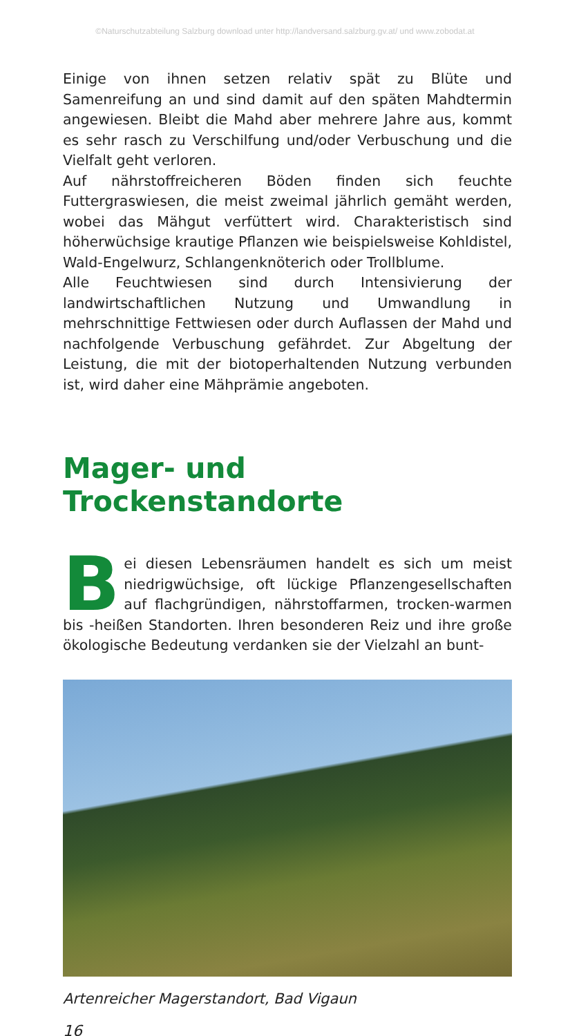©Naturschutzabteilung Salzburg download unter http://landversand.salzburg.gv.at/ und www.zobodat.at
Einige von ihnen setzen relativ spät zu Blüte und Samenreifung an und sind damit auf den späten Mahdtermin angewiesen. Bleibt die Mahd aber mehrere Jahre aus, kommt es sehr rasch zu Verschilfung und/oder Verbuschung und die Vielfalt geht verloren.
Auf nährstoffreicheren Böden finden sich feuchte Futtergraswiesen, die meist zweimal jährlich gemäht werden, wobei das Mähgut verfüttert wird. Charakteristisch sind höherwüchsige krautige Pflanzen wie beispielsweise Kohldistel, Wald-Engelwurz, Schlangenknöterich oder Trollblume.
Alle Feuchtwiesen sind durch Intensivierung der landwirtschaftlichen Nutzung und Umwandlung in mehrschnittige Fettwiesen oder durch Auflassen der Mahd und nachfolgende Verbuschung gefährdet. Zur Abgeltung der Leistung, die mit der biotoperhaltenden Nutzung verbunden ist, wird daher eine Mähprämie angeboten.
Mager- und Trockenstandorte
Bei diesen Lebensräumen handelt es sich um meist niedrigwüchsige, oft lückige Pflanzengesellschaften auf flachgründigen, nährstoffarmen, trocken-warmen bis -heißen Standorten. Ihren besonderen Reiz und ihre große ökologische Bedeutung verdanken sie der Vielzahl an bunt-
Artenreicher Magerstandort, Bad Vigaun
16